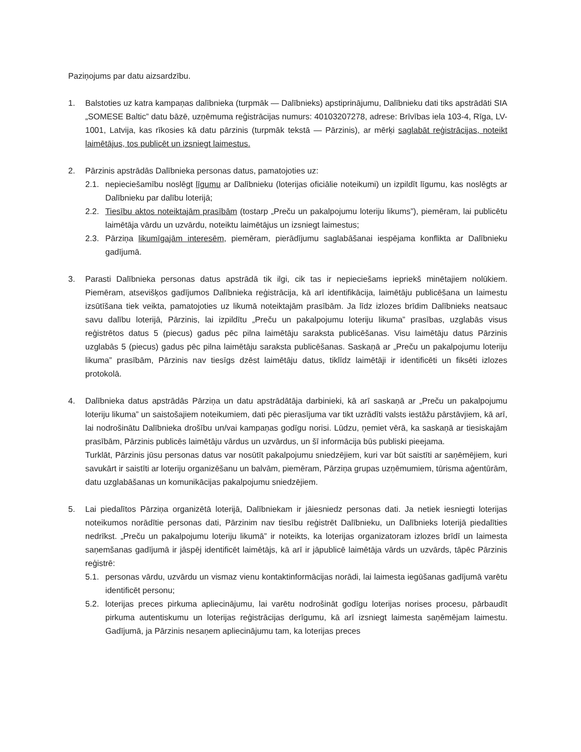Paziņojums par datu aizsardzību.
1. Balstoties uz katra kampaņas dalībnieka (turpmāk — Dalībnieks) apstiprinājumu, Dalībnieku dati tiks apstrādāti SIA „SOMESE Baltic” datu bāzē, uzņēmuma reģistrācijas numurs: 40103207278, adrese: Brīvības iela 103-4, Rīga, LV-1001, Latvija, kas rīkosies kā datu pārzinis (turpmāk tekstā — Pārzinis), ar mērķi saglabāt reģistrācijas, noteikt laimētājus, tos publicēt un izsniegt laimestus.
2. Pārzinis apstrādās Dalībnieka personas datus, pamatojoties uz:
2.1. nepieciešamību noslēgt līgumu ar Dalībnieku (loterijas oficiālie noteikumi) un izpildīt līgumu, kas noslēgts ar Dalībnieku par dalību loterijā;
2.2. Tiesību aktos noteiktajām prasībām (tostarp „Preču un pakalpojumu loteriju likums”), piemēram, lai publicētu laimētāja vārdu un uzvārdu, noteiktu laimētājus un izsniegt laimestus;
2.3. Pārziņa likumīgajām interesēm, piemēram, pierādījumu saglabāšanai iespējama konflikta ar Dalībnieku gadījumā.
3. Parasti Dalībnieka personas datus apstrādā tik ilgi, cik tas ir nepieciešams iepriekš minētajiem nolūkiem. Piemēram, atsevišķos gadījumos Dalībnieka reģistrācija, kā arī identifikācija, laimētāju publicēšana un laimestu izsūtīšana tiek veikta, pamatojoties uz likumā noteiktajām prasībām. Ja līdz izlozes brīdim Dalībnieks neatsauc savu dalību loterijā, Pārzinis, lai izpildītu „Preču un pakalpojumu loteriju likuma” prasības, uzglabās visus reģistrētos datus 5 (piecus) gadus pēc pilna laimētāju saraksta publicēšanas. Visu laimētāju datus Pārzinis uzglabās 5 (piecus) gadus pēc pilna laimētāju saraksta publicēšanas. Saskaņā ar „Preču un pakalpojumu loteriju likuma” prasībām, Pārzinis nav tiesīgs dzēst laimētāju datus, tiklīdz laimētāji ir identificēti un fiksēti izlozes protokolā.
4. Dalībnieka datus apstrādās Pārziņa un datu apstrādātāja darbinieki, kā arī saskaņā ar „Preču un pakalpojumu loteriju likuma” un saistošajiem noteikumiem, dati pēc pierasījuma var tikt uzrādīti valsts iestāžu pārstāvjiem, kā arī, lai nodrošinātu Dalībnieka drošību un/vai kampaņas godīgu norisi. Lūdzu, ņemiet vērā, ka saskaņā ar tiesiskajām prasībām, Pārzinis publicēs laimētāju vārdus un uzvārdus, un šī informācija būs publiski pieejama.
Turklāt, Pārzinis jūsu personas datus var nosūtīt pakalpojumu sniedzējiem, kuri var būt saistīti ar saņēmējiem, kuri savukārt ir saistīti ar loteriju organizēšanu un balvām, piemēram, Pārziņa grupas uzņēmumiem, tūrisma aģentūrām, datu uzglabāšanas un komunikācijas pakalpojumu sniedzējiem.
5. Lai piedalītos Pārziņa organizētā loterijā, Dalībniekam ir jāiesniedz personas dati. Ja netiek iesniegti loterijas noteikumos norādītie personas dati, Pārzinim nav tiesību reģistrēt Dalībnieku, un Dalībnieks loterijā piedalīties nedrīkst. „Preču un pakalpojumu loteriju likumā” ir noteikts, ka loterijas organizatoram izlozes brīdī un laimesta saņemšanas gadījumā ir jāspēj identificēt laimētājs, kā arī ir jāpublicē laimētāja vārds un uzvārds, tāpēc Pārzinis reģistrē:
5.1. personas vārdu, uzvārdu un vismaz vienu kontaktinformācijas norādi, lai laimesta iegūšanas gadījumā varētu identificēt personu;
5.2. loterijas preces pirkuma apliecinājumu, lai varētu nodrošināt godīgu loterijas norises procesu, pārbaudīt pirkuma autentiskumu un loterijas reģistrācijas derīgumu, kā arī izsniegt laimesta saņēmējam laimestu. Gadījumā, ja Pārzinis nesaņem apliecinājumu tam, ka loterijas preces